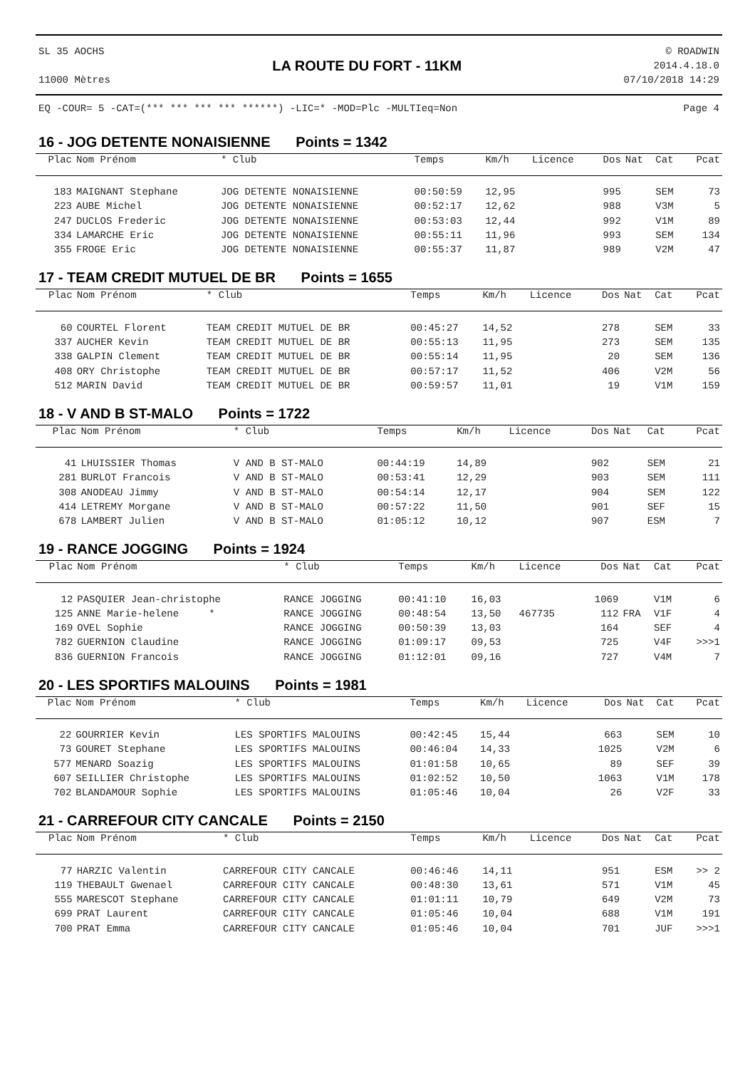SL 35 AOCHS
11000 Mètres
LA ROUTE DU FORT - 11KM
© ROADWIN
2014.4.18.0
07/10/2018 14:29
EQ -COUR= 5 -CAT=(*** *** *** *** ******) -LIC=* -MOD=Plc -MULTIeq=Non
Page 4
16 - JOG DETENTE NONAISIENNE Points = 1342
| Plac | Nom Prénom | * Club | Temps | Km/h | Licence | Dos | Nat | Cat | Pcat |
| --- | --- | --- | --- | --- | --- | --- | --- | --- | --- |
| 183 | MAIGNANT Stephane | JOG DETENTE NONAISIENNE | 00:50:59 | 12,95 | | 995 | | SEM | 73 |
| 223 | AUBE Michel | JOG DETENTE NONAISIENNE | 00:52:17 | 12,62 | | 988 | | V3M | 5 |
| 247 | DUCLOS Frederic | JOG DETENTE NONAISIENNE | 00:53:03 | 12,44 | | 992 | | V1M | 89 |
| 334 | LAMARCHE Eric | JOG DETENTE NONAISIENNE | 00:55:11 | 11,96 | | 993 | | SEM | 134 |
| 355 | FROGE Eric | JOG DETENTE NONAISIENNE | 00:55:37 | 11,87 | | 989 | | V2M | 47 |
17 - TEAM CREDIT MUTUEL DE BR Points = 1655
| Plac | Nom Prénom | * Club | Temps | Km/h | Licence | Dos | Nat | Cat | Pcat |
| --- | --- | --- | --- | --- | --- | --- | --- | --- | --- |
| 60 | COURTEL Florent | TEAM CREDIT MUTUEL DE BR | 00:45:27 | 14,52 | | 278 | | SEM | 33 |
| 337 | AUCHER Kevin | TEAM CREDIT MUTUEL DE BR | 00:55:13 | 11,95 | | 273 | | SEM | 135 |
| 338 | GALPIN Clement | TEAM CREDIT MUTUEL DE BR | 00:55:14 | 11,95 | | 20 | | SEM | 136 |
| 408 | ORY Christophe | TEAM CREDIT MUTUEL DE BR | 00:57:17 | 11,52 | | 406 | | V2M | 56 |
| 512 | MARIN David | TEAM CREDIT MUTUEL DE BR | 00:59:57 | 11,01 | | 19 | | V1M | 159 |
18 - V AND B ST-MALO Points = 1722
| Plac | Nom Prénom | * Club | Temps | Km/h | Licence | Dos | Nat | Cat | Pcat |
| --- | --- | --- | --- | --- | --- | --- | --- | --- | --- |
| 41 | LHUISSIER Thomas | V AND B ST-MALO | 00:44:19 | 14,89 | | 902 | | SEM | 21 |
| 281 | BURLOT Francois | V AND B ST-MALO | 00:53:41 | 12,29 | | 903 | | SEM | 111 |
| 308 | ANODEAU Jimmy | V AND B ST-MALO | 00:54:14 | 12,17 | | 904 | | SEM | 122 |
| 414 | LETREMY Morgane | V AND B ST-MALO | 00:57:22 | 11,50 | | 901 | | SEF | 15 |
| 678 | LAMBERT Julien | V AND B ST-MALO | 01:05:12 | 10,12 | | 907 | | ESM | 7 |
19 - RANCE JOGGING Points = 1924
| Plac | Nom Prénom | * Club | Temps | Km/h | Licence | Dos | Nat | Cat | Pcat |
| --- | --- | --- | --- | --- | --- | --- | --- | --- | --- |
| 12 | PASQUIER Jean-christophe | RANCE JOGGING | 00:41:10 | 16,03 | | 1069 | | V1M | 6 |
| 125 | ANNE Marie-helene * | RANCE JOGGING | 00:48:54 | 13,50 | 467735 | 112 | FRA | V1F | 4 |
| 169 | OVEL Sophie | RANCE JOGGING | 00:50:39 | 13,03 | | 164 | | SEF | 4 |
| 782 | GUERNION Claudine | RANCE JOGGING | 01:09:17 | 09,53 | | 725 | | V4F | >>>1 |
| 836 | GUERNION Francois | RANCE JOGGING | 01:12:01 | 09,16 | | 727 | | V4M | 7 |
20 - LES SPORTIFS MALOUINS Points = 1981
| Plac | Nom Prénom | * Club | Temps | Km/h | Licence | Dos | Nat | Cat | Pcat |
| --- | --- | --- | --- | --- | --- | --- | --- | --- | --- |
| 22 | GOURRIER Kevin | LES SPORTIFS MALOUINS | 00:42:45 | 15,44 | | 663 | | SEM | 10 |
| 73 | GOURET Stephane | LES SPORTIFS MALOUINS | 00:46:04 | 14,33 | | 1025 | | V2M | 6 |
| 577 | MENARD Soazig | LES SPORTIFS MALOUINS | 01:01:58 | 10,65 | | 89 | | SEF | 39 |
| 607 | SEILLIER Christophe | LES SPORTIFS MALOUINS | 01:02:52 | 10,50 | | 1063 | | V1M | 178 |
| 702 | BLANDAMOUR Sophie | LES SPORTIFS MALOUINS | 01:05:46 | 10,04 | | 26 | | V2F | 33 |
21 - CARREFOUR CITY CANCALE Points = 2150
| Plac | Nom Prénom | * Club | Temps | Km/h | Licence | Dos | Nat | Cat | Pcat |
| --- | --- | --- | --- | --- | --- | --- | --- | --- | --- |
| 77 | HARZIC Valentin | CARREFOUR CITY CANCALE | 00:46:46 | 14,11 | | 951 | | ESM | >> 2 |
| 119 | THEBAULT Gwenael | CARREFOUR CITY CANCALE | 00:48:30 | 13,61 | | 571 | | V1M | 45 |
| 555 | MARESCOT Stephane | CARREFOUR CITY CANCALE | 01:01:11 | 10,79 | | 649 | | V2M | 73 |
| 699 | PRAT Laurent | CARREFOUR CITY CANCALE | 01:05:46 | 10,04 | | 688 | | V1M | 191 |
| 700 | PRAT Emma | CARREFOUR CITY CANCALE | 01:05:46 | 10,04 | | 701 | | JUF | >>>1 |